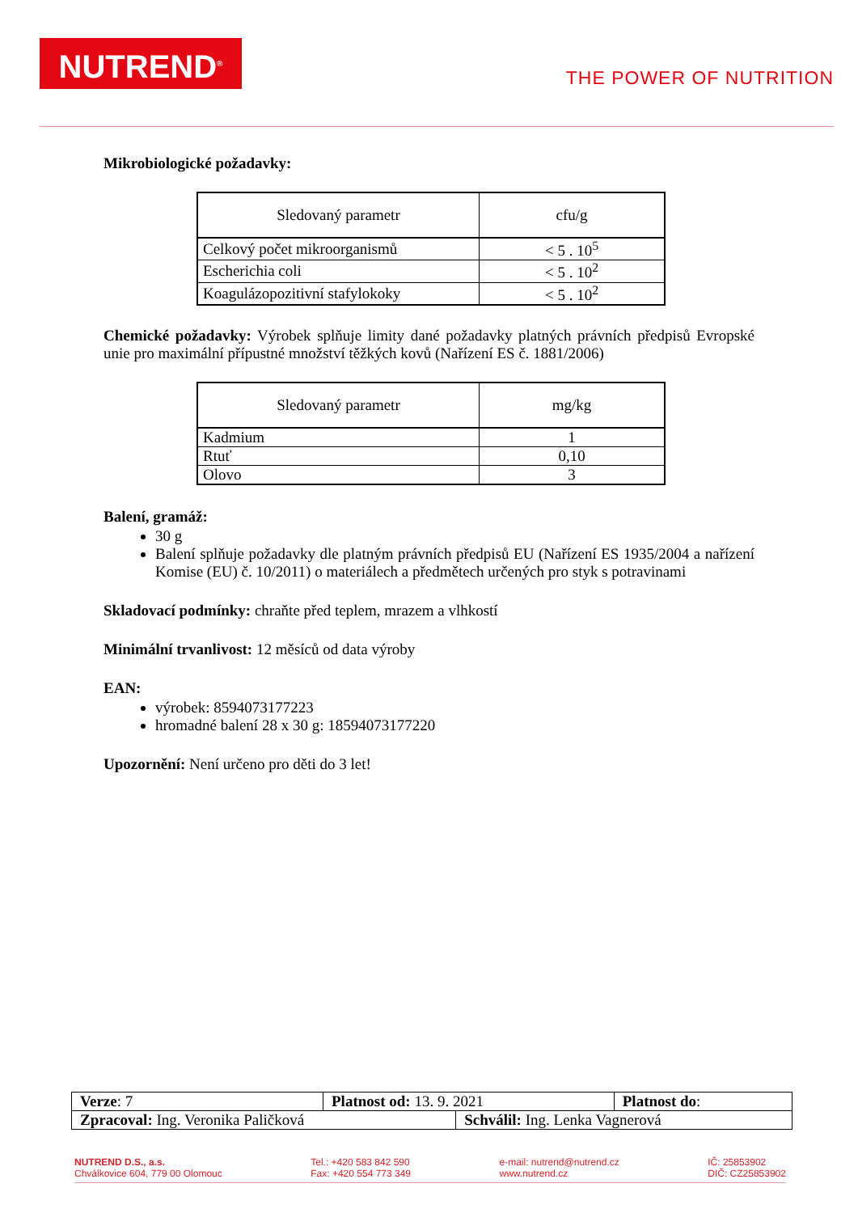NUTREND<sup>®</sup>
THE POWER OF NUTRITION
Mikrobiologické požadavky:
| Sledovaný parametr | cfu/g |
| --- | --- |
| Celkový počet mikroorganismů | < 5 . 10<sup>5</sup> |
| Escherichia coli | < 5 . 10<sup>2</sup> |
| Koagulázopozitivní stafylokoky | < 5 . 10<sup>2</sup> |
Chemické požadavky: Výrobek splňuje limity dané požadavky platných právních předpisů Evropské unie pro maximální přípustné množství těžkých kovů (Nařízení ES č. 1881/2006)
| Sledovaný parametr | mg/kg |
| --- | --- |
| Kadmium | 1 |
| Rtuť | 0,10 |
| Olovo | 3 |
Balení, gramáž:
30 g
Balení splňuje požadavky dle platným právních předpisů EU (Nařízení ES 1935/2004 a nařízení Komise (EU) č. 10/2011) o materiálech a předmětech určených pro styk s potravinami
Skladovací podmínky: chraňte před teplem, mrazem a vlhkostí
Minimální trvanlivost: 12 měsíců od data výroby
EAN:
výrobek: 8594073177223
hromadné balení 28 x 30 g: 18594073177220
Upozornění: Není určeno pro děti do 3 let!
| Verze : 7 | Platnost od: 13. 9. 2021 | | Platnost do : |
| Zpracoval: Ing. Veronika Paličková | | Schválil: Ing. Lenka Vagnerová | |
NUTREND D.S., a.s.
Chválkovice 604, 779 00 Olomouc
Tel.: +420 583 842 590
Fax: +420 554 773 349
e-mail: nutrend@nutrend.cz
www.nutrend.cz
IČ: 25853902
DIČ: CZ25853902